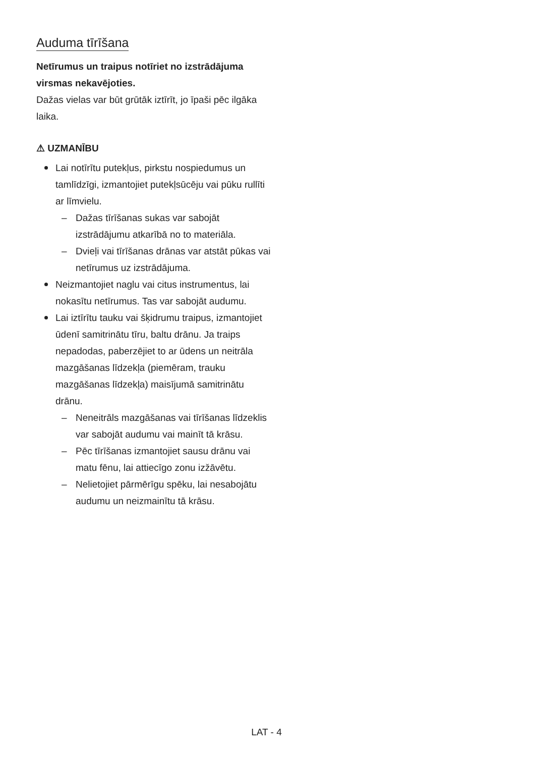Auduma tīrīšana
Netīrumus un traipus notīriet no izstrādājuma virsmas nekavējoties.
Dažas vielas var būt grūtāk iztīrīt, jo īpaši pēc ilgāka laika.
⚠ UZMANĪBU
Lai notīrītu putekļus, pirkstu nospiedumus un tamlīdzīgi, izmantojiet putekļsūcēju vai pūku rullīti ar līmvielu.
– Dažas tīrīšanas sukas var sabojāt izstrādājumu atkarībā no to materiāla.
– Dvieļi vai tīrīšanas drānas var atstāt pūkas vai netīrumus uz izstrādājuma.
Neizmantojiet naglu vai citus instrumentus, lai nokasītu netīrumus. Tas var sabojāt audumu.
Lai iztīrītu tauku vai šķidrumu traipus, izmantojiet ūdenī samitrinātu tīru, baltu drānu. Ja traips nepadodas, paberzējiet to ar ūdens un neitrāla mazgāšanas līdzekļa (piemēram, trauku mazgāšanas līdzekļa) maisījumā samitrinātu drānu.
– Neneitrāls mazgāšanas vai tīrīšanas līdzeklis var sabojāt audumu vai mainīt tā krāsu.
– Pēc tīrīšanas izmantojiet sausu drānu vai matu fēnu, lai attiecīgo zonu izžāvētu.
– Nelietojiet pārmērīgu spēku, lai nesabojātu audumu un neizmainītu tā krāsu.
LAT - 4